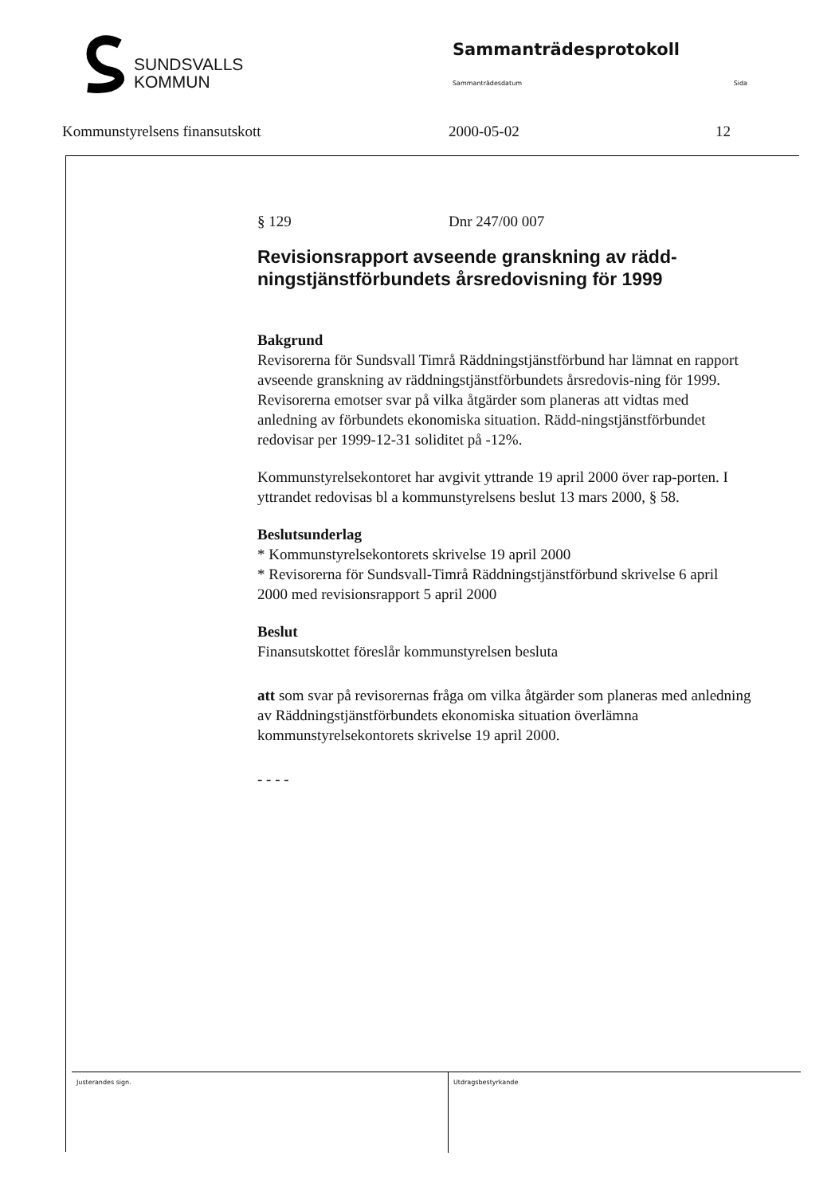SUNDSVALLS
KOMMUN
Sammanträdesprotokoll
Sammanträdesdatum Sida
Kommunstyrelsens finansutskott 2000-05-02 12
§ 129 Dnr 247/00 007
Revisionsrapport avseende granskning av rädd-ningstjänstförbundets årsredovisning för 1999
Bakgrund
Revisorerna för Sundsvall Timrå Räddningstjänstförbund har lämnat en rapport avseende granskning av räddningstjänstförbundets årsredovis-ning för 1999. Revisorerna emotser svar på vilka åtgärder som planeras att vidtas med anledning av förbundets ekonomiska situation. Rädd-ningstjänstförbundet redovisar per 1999-12-31 soliditet på -12%.
Kommunstyrelsekontoret har avgivit yttrande 19 april 2000 över rap-porten. I yttrandet redovisas bl a kommunstyrelsens beslut 13 mars 2000, § 58.
Beslutsunderlag
* Kommunstyrelsekontorets skrivelse 19 april 2000
* Revisorerna för Sundsvall-Timrå Räddningstjänstförbund skrivelse 6 april 2000 med revisionsrapport 5 april 2000
Beslut
Finansutskottet föreslår kommunstyrelsen besluta
att som svar på revisorernas fråga om vilka åtgärder som planeras med anledning av Räddningstjänstförbundets ekonomiska situation överlämna kommunstyrelsekontorets skrivelse 19 april 2000.
- - - -
Justerandes sign. Utdragsbestyrkande